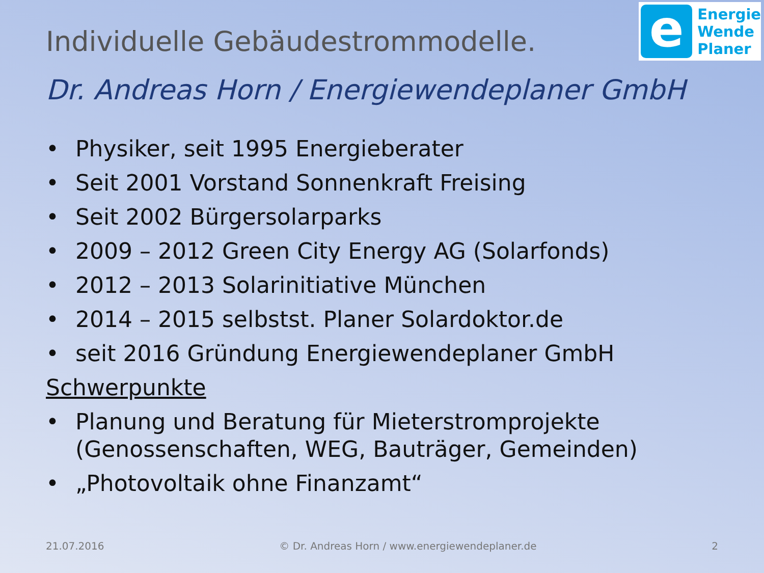e
Energie
Wende
Planer
Individuelle Gebäudestrommodelle.
Dr. Andreas Horn / Energiewendeplaner GmbH
• Physiker, seit 1995 Energieberater
• Seit 2001 Vorstand Sonnenkraft Freising
• Seit 2002 Bürgersolarparks
• 2009 – 2012 Green City Energy AG (Solarfonds)
• 2012 – 2013 Solarinitiative München
• 2014 – 2015 selbstst. Planer Solardoktor.de
• seit 2016 Gründung Energiewendeplaner GmbH
Schwerpunkte
• Planung und Beratung für Mieterstromprojekte (Genossenschaften, WEG, Bauträger, Gemeinden)
• „Photovoltaik ohne Finanzamt“
21.07.2016 © Dr. Andreas Horn / www.energiewendeplaner.de 2